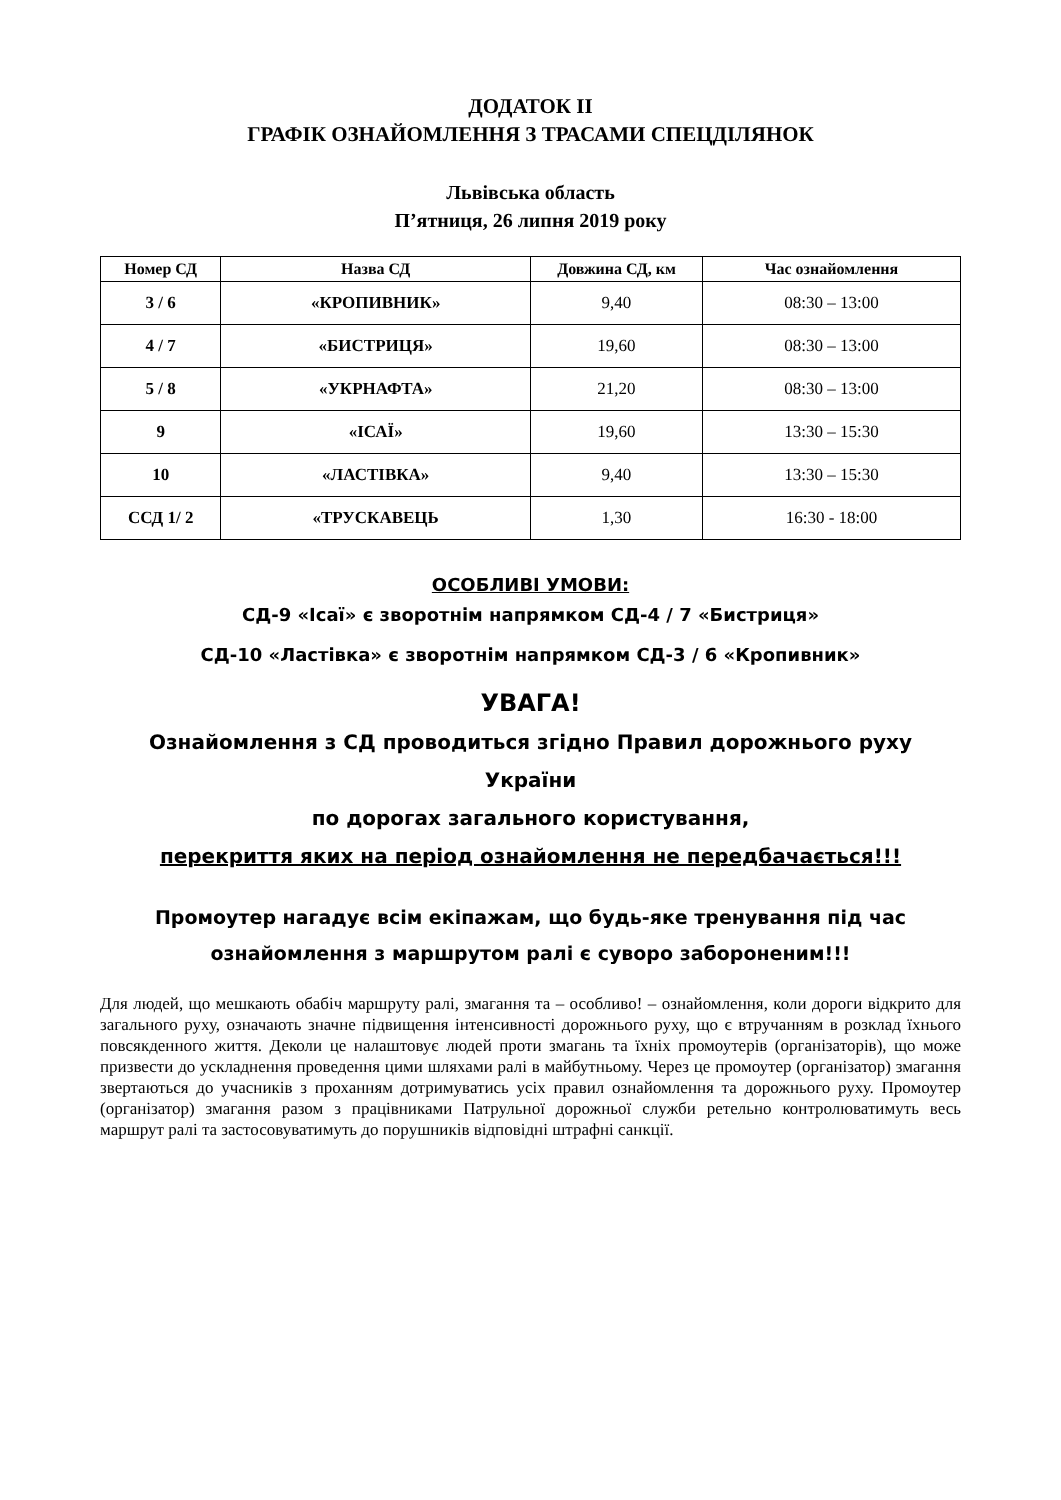ДОДАТОК ІІ
ГРАФІК ОЗНАЙОМЛЕННЯ З ТРАСАМИ СПЕЦДІЛЯНОК
Львівська область
П’ятниця, 26 липня 2019 року
| Номер СД | Назва СД | Довжина СД, км | Час ознайомлення |
| --- | --- | --- | --- |
| 3 / 6 | «КРОПИВНИК» | 9,40 | 08:30 – 13:00 |
| 4 / 7 | «БИСТРИЦЯ» | 19,60 | 08:30 – 13:00 |
| 5 / 8 | «УКРНАФТА» | 21,20 | 08:30 – 13:00 |
| 9 | «ІСАЇ» | 19,60 | 13:30 – 15:30 |
| 10 | «ЛАСТІВКА» | 9,40 | 13:30 – 15:30 |
| ССД 1/ 2 | «ТРУСКАВЕЦЬ | 1,30 | 16:30 - 18:00 |
ОСОБЛИВІ УМОВИ:
СД-9 «Ісаї» є зворотнім напрямком СД-4 / 7 «Бистриця»
СД-10 «Ластівка» є зворотнім напрямком СД-3 / 6 «Кропивник»
УВАГА!
Ознайомлення з СД проводиться згідно Правил дорожнього руху України
по дорогах загального користування,
перекриття яких на період ознайомлення не передбачається!!!
Промоутер нагадує всім екіпажам, що будь-яке тренування під час
ознайомлення з маршрутом ралі є суворо забороненим!!!
Для людей, що мешкають обабіч маршруту ралі, змагання та – особливо! – ознайомлення, коли дороги відкрито для загального руху, означають значне підвищення інтенсивності дорожнього руху, що є втручанням в розклад їхнього повсякденного життя. Деколи це налаштовує людей проти змагань та їхніх промоутерів (організаторів), що може призвести до ускладнення проведення цими шляхами ралі в майбутньому. Через це промоутер (організатор) змагання звертаються до учасників з проханням дотримуватись усіх правил ознайомлення та дорожнього руху. Промоутер (організатор) змагання разом з працівниками Патрульної дорожньої служби ретельно контролюватимуть весь маршрут ралі та застосовуватимуть до порушників відповідні штрафні санкції.